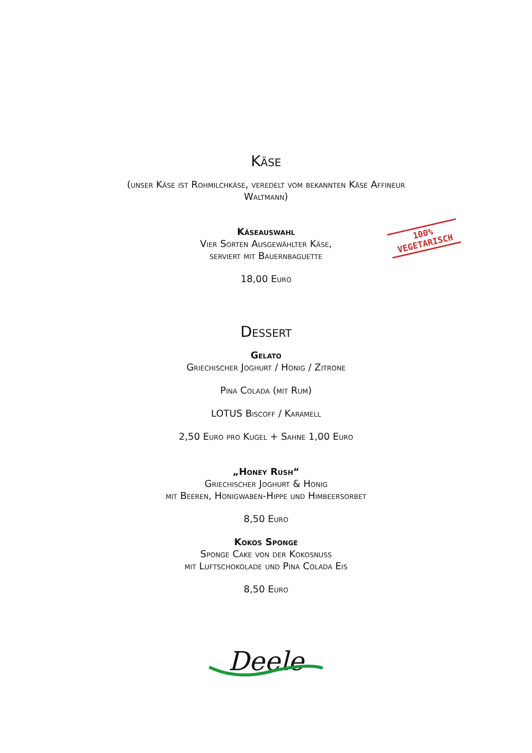Käse
(unser Käse ist Rohmilchkäse, veredelt vom bekannten Käse Affineur
Waltmann)
Käseauswahl
Vier Sorten Ausgewählter Käse,
serviert mit Bauernbaguette
100%
VEGETARISCH
18,00 Euro
Dessert
Gelato
Griechischer Joghurt / Honig / Zitrone
Pina Colada (mit Rum)
LOTUS Biscoff / Karamell
2,50 Euro pro Kugel + Sahne 1,00 Euro
„Honey Rush“
Griechischer Joghurt & Honig
mit Beeren, Honigwaben-Hippe und Himbeersorbet
8,50 Euro
Kokos Sponge
Sponge Cake von der Kokosnuss
mit Luftschokolade und Pina Colada Eis
8,50 Euro
Deele